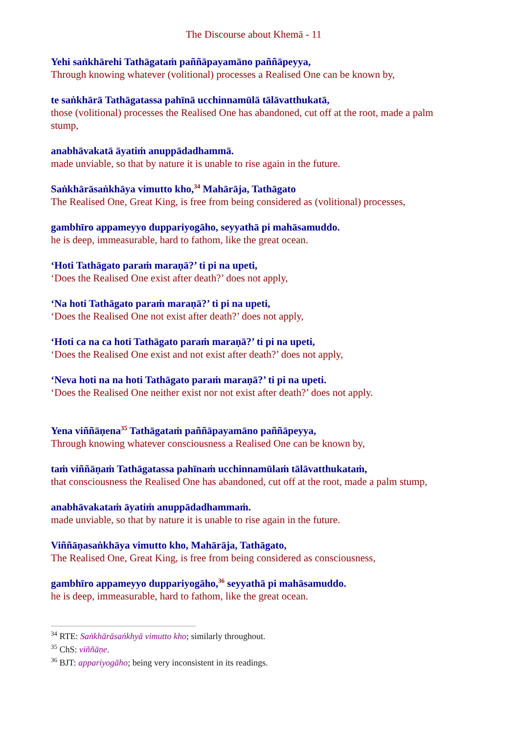The Discourse about Khemā - 11
Yehi saṅkhārehi Tathāgataṁ paññāpayamāno paññāpeyya,
Through knowing whatever (volitional) processes a Realised One can be known by,
te saṅkhārā Tathāgatassa pahīnā ucchinnamūlā tālāvatthukatā,
those (volitional) processes the Realised One has abandoned, cut off at the root, made a palm stump,
anabhāvakatā āyatiṁ anuppādadhammā.
made unviable, so that by nature it is unable to rise again in the future.
Saṅkhārāsaṅkhāya vimutto kho,<sup>34</sup> Mahārāja, Tathāgato
The Realised One, Great King, is free from being considered as (volitional) processes,
gambhīro appameyyo duppariyogāho, seyyathā pi mahāsamuddo.
he is deep, immeasurable, hard to fathom, like the great ocean.
‘Hoti Tathāgato paraṁ maraṇā?’ ti pi na upeti,
‘Does the Realised One exist after death?’ does not apply,
‘Na hoti Tathāgato paraṁ maraṇā?’ ti pi na upeti,
‘Does the Realised One not exist after death?’ does not apply,
‘Hoti ca na ca hoti Tathāgato paraṁ maraṇā?’ ti pi na upeti,
‘Does the Realised One exist and not exist after death?’ does not apply,
‘Neva hoti na na hoti Tathāgato paraṁ maraṇā?’ ti pi na upeti.
‘Does the Realised One neither exist nor not exist after death?’ does not apply.
Yena viññāṇena<sup>35</sup> Tathāgataṁ paññāpayamāno paññāpeyya,
Through knowing whatever consciousness a Realised One can be known by,
taṁ viññāṇaṁ Tathāgatassa pahīnaṁ ucchinnamūlaṁ tālāvatthukataṁ,
that consciousness the Realised One has abandoned, cut off at the root, made a palm stump,
anabhāvakataṁ āyatiṁ anuppādadhammaṁ.
made unviable, so that by nature it is unable to rise again in the future.
Viññāṇasaṅkhāya vimutto kho, Mahārāja, Tathāgato,
The Realised One, Great King, is free from being considered as consciousness,
gambhīro appameyyo duppariyogāho,<sup>36</sup> seyyathā pi mahāsamuddo.
he is deep, immeasurable, hard to fathom, like the great ocean.
<sup>34</sup> RTE: Saṅkhārāsaṅkhyā vimutto kho; similarly throughout.
<sup>35</sup> ChS: viññāṇe.
<sup>36</sup> BJT: appariyogāho; being very inconsistent in its readings.